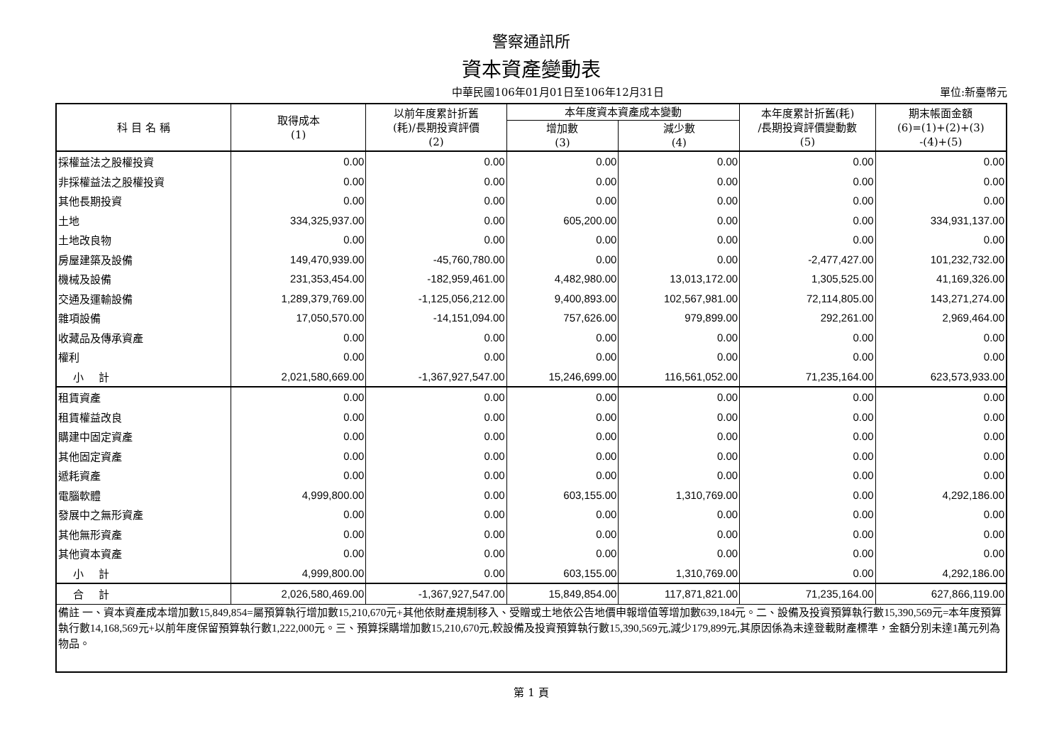警察通訊所
資本資產變動表
中華民國106年01月01日至106年12月31日 單位:新臺幣元
| 科 目 名 稱 | 取得成本 (1) | 以前年度累計折舊 (耗)/長期投資評價 (2) | 本年度資本資產成本變動 | | 本年度累計折舊(耗) /長期投資評價變動數 (5) | 期末帳面金額 (6)=(1)+(2)+(3) -(4)+(5) |
| --- | --- | --- | --- | --- | --- | --- |
| | | | 增加數 (3) | 減少數 (4) | | |
| 採權益法之股權投資 | 0.00 | 0.00 | 0.00 | 0.00 | 0.00 | 0.00 |
| 非採權益法之股權投資 | 0.00 | 0.00 | 0.00 | 0.00 | 0.00 | 0.00 |
| 其他長期投資 | 0.00 | 0.00 | 0.00 | 0.00 | 0.00 | 0.00 |
| 土地 | 334,325,937.00 | 0.00 | 605,200.00 | 0.00 | 0.00 | 334,931,137.00 |
| 土地改良物 | 0.00 | 0.00 | 0.00 | 0.00 | 0.00 | 0.00 |
| 房屋建築及設備 | 149,470,939.00 | -45,760,780.00 | 0.00 | 0.00 | -2,477,427.00 | 101,232,732.00 |
| 機械及設備 | 231,353,454.00 | -182,959,461.00 | 4,482,980.00 | 13,013,172.00 | 1,305,525.00 | 41,169,326.00 |
| 交通及運輸設備 | 1,289,379,769.00 | -1,125,056,212.00 | 9,400,893.00 | 102,567,981.00 | 72,114,805.00 | 143,271,274.00 |
| 雜項設備 | 17,050,570.00 | -14,151,094.00 | 757,626.00 | 979,899.00 | 292,261.00 | 2,969,464.00 |
| 收藏品及傳承資產 | 0.00 | 0.00 | 0.00 | 0.00 | 0.00 | 0.00 |
| 權利 | 0.00 | 0.00 | 0.00 | 0.00 | 0.00 | 0.00 |
| 小 計 | 2,021,580,669.00 | -1,367,927,547.00 | 15,246,699.00 | 116,561,052.00 | 71,235,164.00 | 623,573,933.00 |
| 租賃資產 | 0.00 | 0.00 | 0.00 | 0.00 | 0.00 | 0.00 |
| 租賃權益改良 | 0.00 | 0.00 | 0.00 | 0.00 | 0.00 | 0.00 |
| 購建中固定資產 | 0.00 | 0.00 | 0.00 | 0.00 | 0.00 | 0.00 |
| 其他固定資產 | 0.00 | 0.00 | 0.00 | 0.00 | 0.00 | 0.00 |
| 遞耗資產 | 0.00 | 0.00 | 0.00 | 0.00 | 0.00 | 0.00 |
| 電腦軟體 | 4,999,800.00 | 0.00 | 603,155.00 | 1,310,769.00 | 0.00 | 4,292,186.00 |
| 發展中之無形資產 | 0.00 | 0.00 | 0.00 | 0.00 | 0.00 | 0.00 |
| 其他無形資產 | 0.00 | 0.00 | 0.00 | 0.00 | 0.00 | 0.00 |
| 其他資本資產 | 0.00 | 0.00 | 0.00 | 0.00 | 0.00 | 0.00 |
| 小 計 | 4,999,800.00 | 0.00 | 603,155.00 | 1,310,769.00 | 0.00 | 4,292,186.00 |
| 合 計 | 2,026,580,469.00 | -1,367,927,547.00 | 15,849,854.00 | 117,871,821.00 | 71,235,164.00 | 627,866,119.00 |
| 備註 一、資本資產成本增加數15,849,854=屬預算執行增加數15,210,670元+其他依財產規制移入、受贈或土地依公告地價申報增值等增加數639,184元。二、設備及投資預算執行數15,390,569元=本年度預算執行數14,168,569元+以前年度保留預算執行數1,222,000元。三、預算採購增加數15,210,670元,較設備及投資預算執行數15,390,569元,減少179,899元,其原因係為未達登載財產標準，金額分別未達1萬元列為物品。 | | | | | | |
第 1 頁